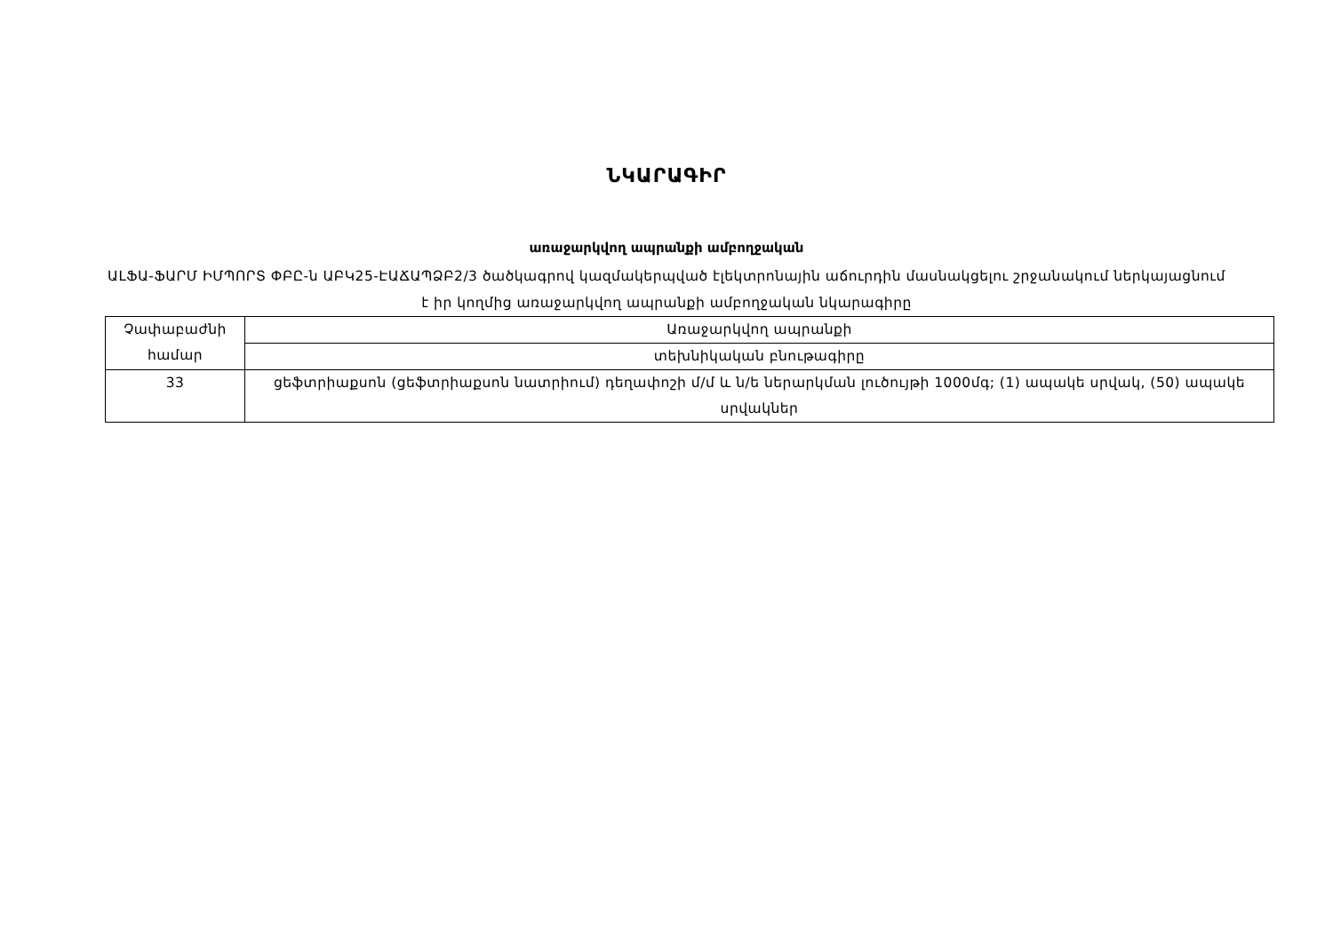ՆԿԱՐԱԳԻՐ
առաջարկվող ապրանքի ամբողջական
ԱԼՖԱ-ՖԱՐՄ ԻՄՊՈՐՏ ՓԲԸ-ն ԱԲԿ25-ԷԱՃԱՊՁԲ2/3 ծածկագրով կազմակերպված էլեկտրոնային աճուրդին մասնակցելու շրջանակում ներկայացնում է իր կողմից առաջարկվող ապրանքի ամբողջական նկարագիրը
| Չափաբաժնի համար | Առաջարկվող ապրանքի |
| --- | --- |
| | տեխնիկական բնութագիրը |
| 33 | ցեֆտրիաքսոն (ցեֆտրիաքսոն նատրիում) դեղափոշի մ/մ և ն/ե ներարկման լուծույթի 1000մգ; (1) ապակե սրվակ, (50) ապակե սրվակներ |